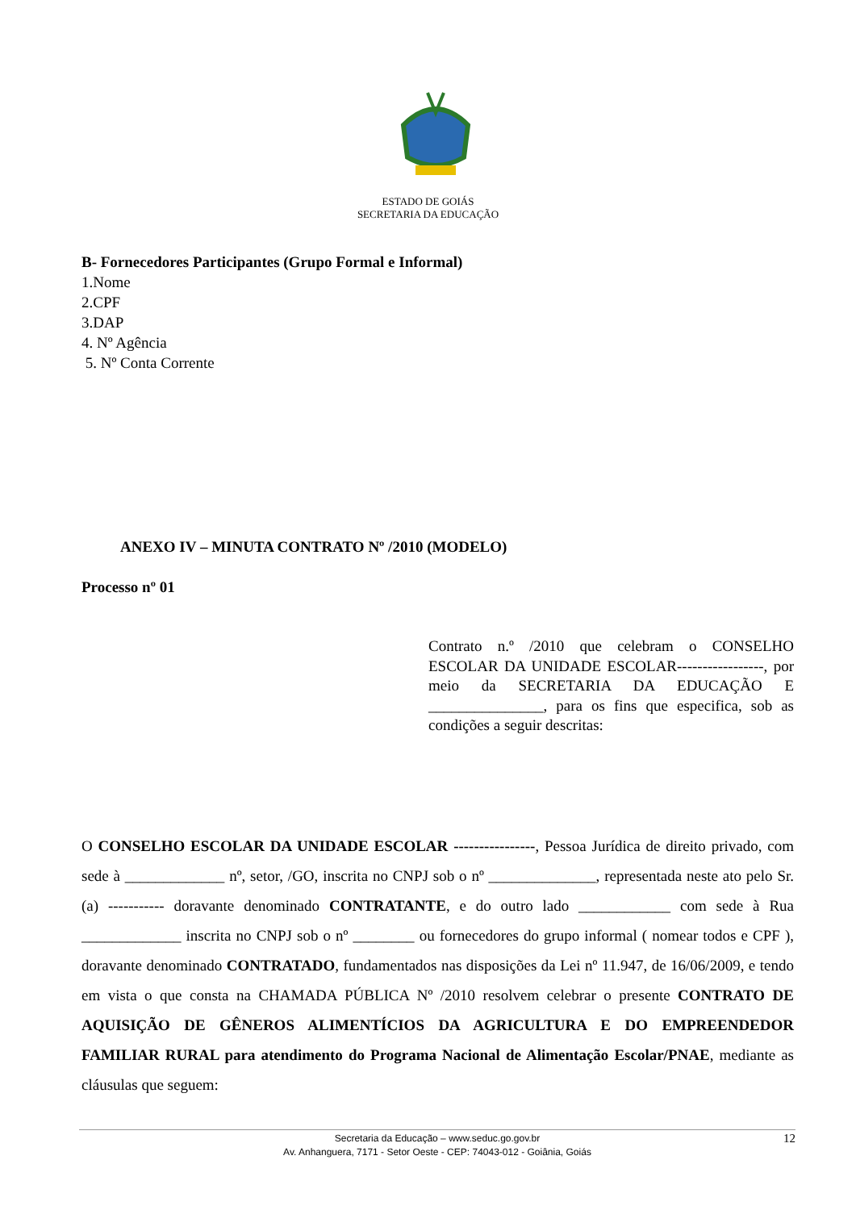ESTADO DE GOIÁS
SECRETARIA DA EDUCAÇÃO
B- Fornecedores Participantes (Grupo Formal e Informal)
1.Nome
2.CPF
3.DAP
4. Nº Agência
5. Nº Conta Corrente
ANEXO IV – MINUTA CONTRATO Nº /2010 (MODELO)
Processo nº 01
Contrato n.º /2010 que celebram o CONSELHO ESCOLAR DA UNIDADE ESCOLAR-----------------, por meio da SECRETARIA DA EDUCAÇÃO E _______________, para os fins que especifica, sob as condições a seguir descritas:
O CONSELHO ESCOLAR DA UNIDADE ESCOLAR ----------------, Pessoa Jurídica de direito privado, com sede à _____________ nº, setor, /GO, inscrita no CNPJ sob o nº ______________, representada neste ato pelo Sr. (a) ----------- doravante denominado CONTRATANTE, e do outro lado ____________ com sede à Rua _____________ inscrita no CNPJ sob o nº ________ ou fornecedores do grupo informal ( nomear todos e CPF ), doravante denominado CONTRATADO, fundamentados nas disposições da Lei nº 11.947, de 16/06/2009, e tendo em vista o que consta na CHAMADA PÚBLICA Nº /2010 resolvem celebrar o presente CONTRATO DE AQUISIÇÃO DE GÊNEROS ALIMENTÍCIOS DA AGRICULTURA E DO EMPREENDEDOR FAMILIAR RURAL para atendimento do Programa Nacional de Alimentação Escolar/PNAE, mediante as cláusulas que seguem:
12 Secretaria da Educação – www.seduc.go.gov.br
Av. Anhanguera, 7171 - Setor Oeste - CEP: 74043-012 - Goiânia, Goiás